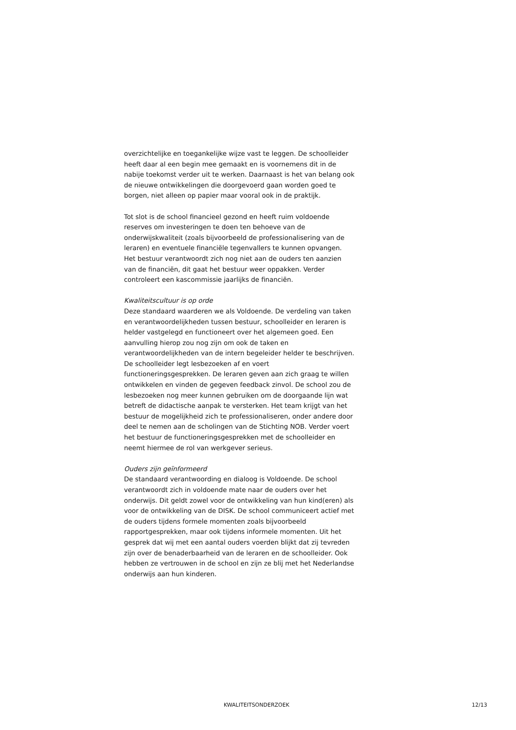overzichtelijke en toegankelijke wijze vast te leggen. De schoolleider heeft daar al een begin mee gemaakt en is voornemens dit in de nabije toekomst verder uit te werken. Daarnaast is het van belang ook de nieuwe ontwikkelingen die doorgevoerd gaan worden goed te borgen, niet alleen op papier maar vooral ook in de praktijk.
Tot slot is de school financieel gezond en heeft ruim voldoende reserves om investeringen te doen ten behoeve van de onderwijskwaliteit (zoals bijvoorbeeld de professionalisering van de leraren) en eventuele financiële tegenvallers te kunnen opvangen. Het bestuur verantwoordt zich nog niet aan de ouders ten aanzien van de financiën, dit gaat het bestuur weer oppakken. Verder controleert een kascommissie jaarlijks de financiën.
Kwaliteitscultuur is op orde
Deze standaard waarderen we als Voldoende. De verdeling van taken en verantwoordelijkheden tussen bestuur, schoolleider en leraren is helder vastgelegd en functioneert over het algemeen goed. Een aanvulling hierop zou nog zijn om ook de taken en verantwoordelijkheden van de intern begeleider helder te beschrijven. De schoolleider legt lesbezoeken af en voert functioneringsgesprekken. De leraren geven aan zich graag te willen ontwikkelen en vinden de gegeven feedback zinvol. De school zou de lesbezoeken nog meer kunnen gebruiken om de doorgaande lijn wat betreft de didactische aanpak te versterken. Het team krijgt van het bestuur de mogelijkheid zich te professionaliseren, onder andere door deel te nemen aan de scholingen van de Stichting NOB. Verder voert het bestuur de functioneringsgesprekken met de schoolleider en neemt hiermee de rol van werkgever serieus.
Ouders zijn geïnformeerd
De standaard verantwoording en dialoog is Voldoende. De school verantwoordt zich in voldoende mate naar de ouders over het onderwijs. Dit geldt zowel voor de ontwikkeling van hun kind(eren) als voor de ontwikkeling van de DISK. De school communiceert actief met de ouders tijdens formele momenten zoals bijvoorbeeld rapportgesprekken, maar ook tijdens informele momenten. Uit het gesprek dat wij met een aantal ouders voerden blijkt dat zij tevreden zijn over de benaderbaarheid van de leraren en de schoolleider. Ook hebben ze vertrouwen in de school en zijn ze blij met het Nederlandse onderwijs aan hun kinderen.
KWALITEITSONDERZOEK 12/13